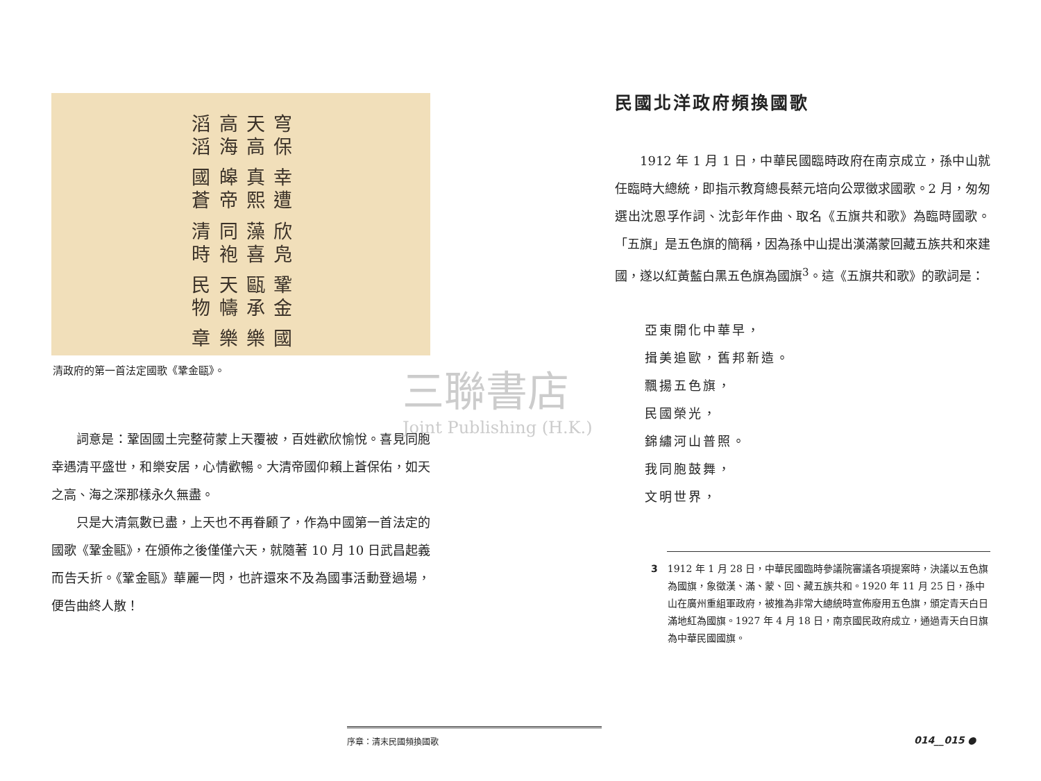三聯書店
Joint Publishing (H.K.)
國樂樂章
鞏金甌承天幬民物
欣凫藻喜同袍清時
幸遭真熙皞帝國蒼
穹保天高高海滔滔
清政府的第一首法定國歌《鞏金甌》。
詞意是：鞏固國土完整荷蒙上天覆被，百姓歡欣愉悅。喜見同胞幸遇清平盛世，和樂安居，心情歡暢。大清帝國仰賴上蒼保佑，如天之高、海之深那樣永久無盡。
只是大清氣數已盡，上天也不再眷顧了，作為中國第一首法定的國歌《鞏金甌》，在頒佈之後僅僅六天，就隨著 10 月 10 日武昌起義而告夭折。《鞏金甌》華麗一閃，也許還來不及為國事活動登過場，便告曲終人散！
民國北洋政府頻換國歌
1912 年 1 月 1 日，中華民國臨時政府在南京成立，孫中山就任臨時大總統，即指示教育總長蔡元培向公眾徵求國歌。2 月，匆匆選出沈恩孚作詞、沈彭年作曲、取名《五旗共和歌》為臨時國歌。「五旗」是五色旗的簡稱，因為孫中山提出漢滿蒙回藏五族共和來建國，遂以紅黃藍白黑五色旗為國旗<sup>3</sup>。這《五旗共和歌》的歌詞是：
亞東開化中華早，
揖美追歐，舊邦新造。
飄揚五色旗，
民國榮光，
錦繡河山普照。
我同胞鼓舞，
文明世界，
3 1912 年 1 月 28 日，中華民國臨時參議院審議各項提案時，決議以五色旗為國旗，象徵漢、滿、蒙、回、藏五族共和。1920 年 11 月 25 日，孫中山在廣州重組軍政府，被推為非常大總統時宣佈廢用五色旗，頒定青天白日滿地紅為國旗。1927 年 4 月 18 日，南京國民政府成立，通過青天白日旗為中華民國國旗。
序章：清末民國頻換國歌
014__015 ●